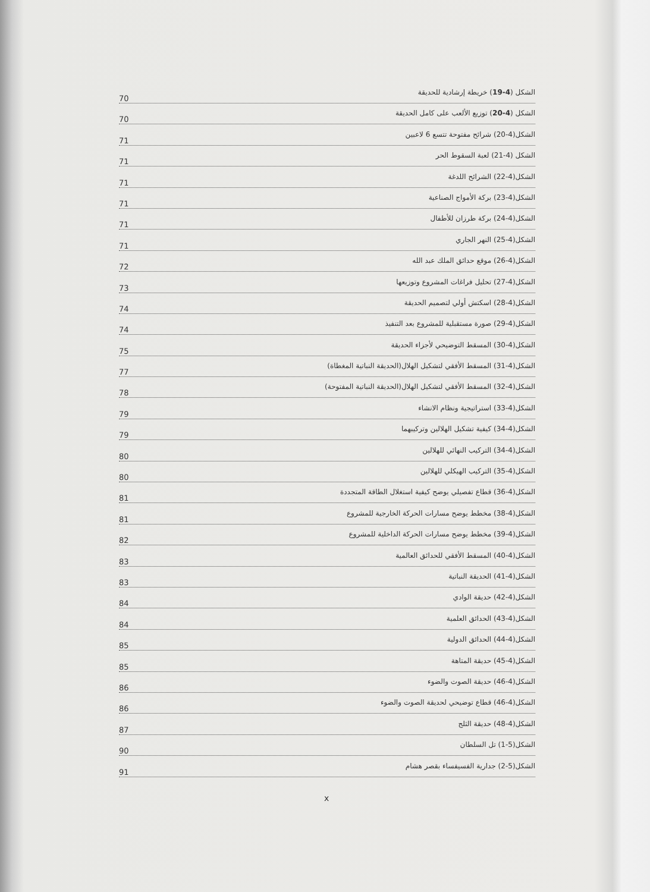الشكل (4-19) خريطة إرشادية للحديقة
70
الشكل (4-20) توزيع الألعب على كامل الحديقة
70
الشكل(4-20) شرائح مفتوحة تتسع 6 لاعبين
71
الشكل (4-21) لعبة السقوط الحر
71
الشكل(4-22) الشرائح اللدغة
71
الشكل(4-23) بركة الأمواج الصناعية
71
الشكل(4-24) بركة طرزان للأطفال
71
الشكل(4-25) النهر الجاري
71
الشكل(4-26) موقع حدائق الملك عبد الله
72
الشكل(4-27) تحليل فراغات المشروع وتوزيعها
73
الشكل(4-28) اسكتش أولي لتصميم الحديقة
74
الشكل(4-29) صورة مستقبلية للمشروع بعد التنفيذ
74
الشكل(4-30) المسقط التوضيحي لأجزاء الحديقة
75
الشكل(4-31) المسقط الأفقي لتشكيل الهلال(الحديقة النباتية المغطاة)
77
الشكل(4-32) المسقط الأفقي لتشكيل الهلال(الحديقة النباتية المفتوحة)
78
الشكل(4-33) استراتيجية ونظام الانشاء
79
الشكل(4-34) كيفية تشكيل الهلالين وتركيبهما
79
الشكل(4-34) التركيب النهائي للهلالين
80
الشكل(4-35) التركيب الهيكلي للهلالين
80
الشكل(4-36) قطاع تفصيلي يوضح كيفية استغلال الطاقة المتجددة
81
الشكل(4-38) مخطط يوضح مسارات الحركة الخارجية للمشروع
81
الشكل(4-39) مخطط يوضح مسارات الحركة الداخلية للمشروع
82
الشكل(4-40) المسقط الأفقي للحدائق العالمية
83
الشكل(4-41) الحديقة النباتية
83
الشكل(4-42) حديقة الوادي
84
الشكل(4-43) الحدائق العلمية
84
الشكل(4-44) الحدائق الدولية
85
الشكل(4-45) حديقة المتاهة
85
الشكل(4-46) حديقة الصوت والضوء
86
الشكل(4-46) قطاع توضيحي لحديقة الصوت والضوء
86
الشكل(4-48) حديقة الثلج
87
الشكل(5-1) تل السلطان
90
الشكل(5-2) جدارية الفسيفساء بقصر هشام
91
x